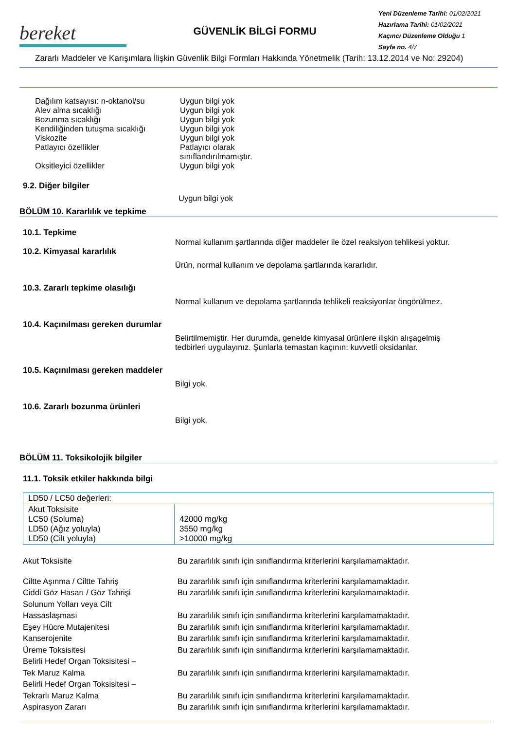bereket
GÜVENLİK BİLGİ FORMU
Yeni Düzenleme Tarihi: 01/02/2021
Hazırlama Tarihi: 01/02/2021
Kaçıncı Düzenleme Olduğu 1
Sayfa no. 4/7
Zararlı Maddeler ve Karışımlara İlişkin Güvenlik Bilgi Formları Hakkında Yönetmelik (Tarih: 13.12.2014 ve No: 29204)
Dağılım katsayısı: n-oktanol/su
Uygun bilgi yok
Alev alma sıcaklığı Uygun bilgi yok
Bozunma sıcaklığı Uygun bilgi yok
Kendiliğinden tutuşma sıcaklığı
Uygun bilgi yok
Viskozite Uygun bilgi yok
Patlayıcı özellikler Patlayıcı olarak
sınıflandırılmamıştır.
Oksitleyici özellikler Uygun bilgi yok
9.2. Diğer bilgiler
Uygun bilgi yok
BÖLÜM 10. Kararlılık ve tepkime
10.1. Tepkime
Normal kullanım şartlarında diğer maddeler ile özel reaksiyon tehlikesi yoktur.
10.2. Kimyasal kararlılık
Ürün, normal kullanım ve depolama şartlarında kararlıdır.
10.3. Zararlı tepkime olasılığı
Normal kullanım ve depolama şartlarında tehlikeli reaksiyonlar öngörülmez.
10.4. Kaçınılması gereken durumlar
Belirtilmemiştir. Her durumda, genelde kimyasal ürünlere ilişkin alışagelmiş
tedbirleri uygulayınız. Şunlarla temastan kaçının: kuvvetli oksidanlar.
10.5. Kaçınılması gereken maddeler
Bilgi yok.
10.6. Zararlı bozunma ürünleri
Bilgi yok.
BÖLÜM 11. Toksikolojik bilgiler
11.1. Toksik etkiler hakkında bilgi
| LD50 / LC50 değerleri: | |
| Akut Toksisite LC50 (Soluma) LD50 (Ağız yoluyla) LD50 (Cilt yoluyla) | 42000 mg/kg 3550 mg/kg >10000 mg/kg |
Akut Toksisite Bu zararlılık sınıfı için sınıflandırma kriterlerini karşılamamaktadır.
Ciltte Aşınma / Ciltte Tahriş Bu zararlılık sınıfı için sınıflandırma kriterlerini karşılamamaktadır.
Ciddi Göz Hasarı / Göz Tahrişi Bu zararlılık sınıfı için sınıflandırma kriterlerini karşılamamaktadır.
Solunum Yolları veya Cilt
Hassaslaşması
Bu zararlılık sınıfı için sınıflandırma kriterlerini karşılamamaktadır.
Eşey Hücre Mutajenitesi Bu zararlılık sınıfı için sınıflandırma kriterlerini karşılamamaktadır.
Kanserojenite Bu zararlılık sınıfı için sınıflandırma kriterlerini karşılamamaktadır.
Üreme Toksisitesi Bu zararlılık sınıfı için sınıflandırma kriterlerini karşılamamaktadır.
Belirli Hedef Organ Toksisitesi –
Tek Maruz Kalma
Bu zararlılık sınıfı için sınıflandırma kriterlerini karşılamamaktadır.
Belirli Hedef Organ Toksisitesi –
Tekrarlı Maruz Kalma
Bu zararlılık sınıfı için sınıflandırma kriterlerini karşılamamaktadır.
Aspirasyon Zararı Bu zararlılık sınıfı için sınıflandırma kriterlerini karşılamamaktadır.